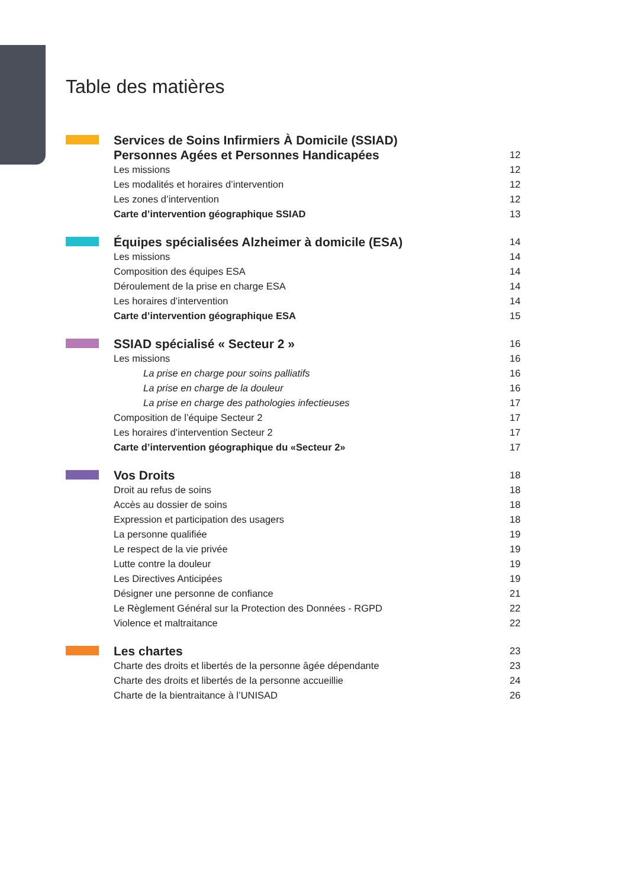Table des matières
Services de Soins Infirmiers À Domicile (SSIAD)
Personnes Agées et Personnes Handicapées 12
Les missions 12
Les modalités et horaires d’intervention 12
Les zones d’intervention 12
Carte d’intervention géographique SSIAD 13
Équipes spécialisées Alzheimer à domicile (ESA) 14
Les missions 14
Composition des équipes ESA 14
Déroulement de la prise en charge ESA 14
Les horaires d’intervention 14
Carte d’intervention géographique ESA 15
SSIAD spécialisé « Secteur 2 » 16
Les missions 16
La prise en charge pour soins palliatifs 16
La prise en charge de la douleur 16
La prise en charge des pathologies infectieuses 17
Composition de l’équipe Secteur 2 17
Les horaires d’intervention Secteur 2 17
Carte d’intervention géographique du «Secteur 2» 17
Vos Droits 18
Droit au refus de soins 18
Accès au dossier de soins 18
Expression et participation des usagers 18
La personne qualifiée 19
Le respect de la vie privée 19
Lutte contre la douleur 19
Les Directives Anticipées 19
Désigner une personne de confiance 21
Le Règlement Général sur la Protection des Données - RGPD 22
Violence et maltraitance 22
Les chartes 23
Charte des droits et libertés de la personne âgée dépendante 23
Charte des droits et libertés de la personne accueillie 24
Charte de la bientraitance à l’UNISAD 26